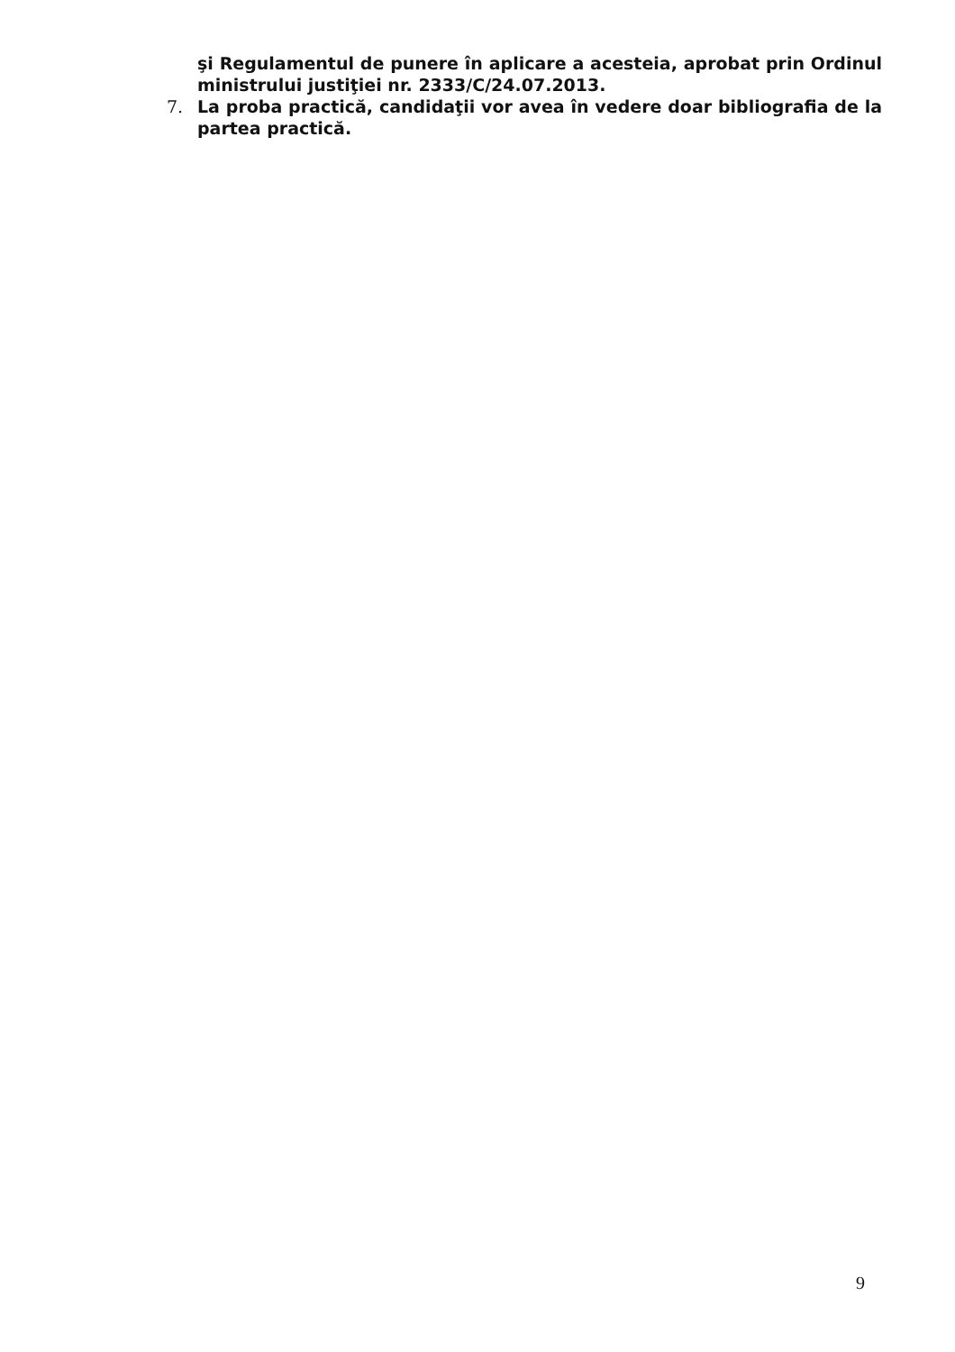şi Regulamentul de punere în aplicare a acesteia, aprobat prin Ordinul ministrului justiţiei nr. 2333/C/24.07.2013.
7. La proba practică, candidaţii vor avea în vedere doar bibliografia de la partea practică.
9